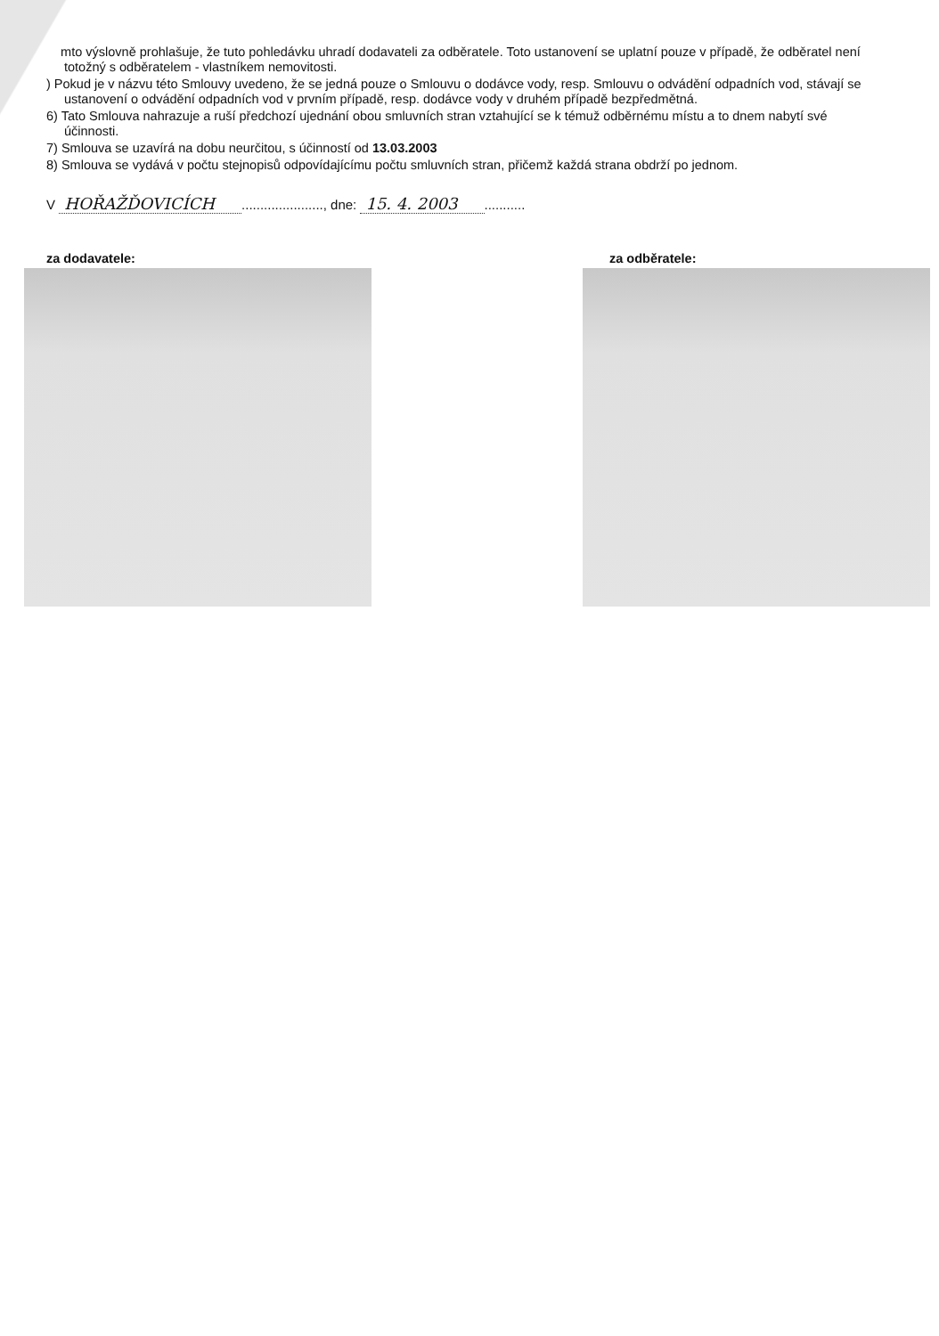mto výslovně prohlašuje, že tuto pohledávku uhradí dodavateli za odběratele. Toto ustanovení se uplatní pouze v případě, že odběratel není totožný s odběratelem - vlastníkem nemovitosti.
) Pokud je v názvu této Smlouvy uvedeno, že se jedná pouze o Smlouvu o dodávce vody, resp. Smlouvu o odvádění odpadních vod, stávají se ustanovení o odvádění odpadních vod v prvním případě, resp. dodávce vody v druhém případě bezpředmětná.
6) Tato Smlouva nahrazuje a ruší předchozí ujednání obou smluvních stran vztahující se k témuž odběrnému místu a to dnem nabytí své účinnosti.
7) Smlouva se uzavírá na dobu neurčitou, s účinností od 13.03.2003
8) Smlouva se vydává v počtu stejnopisů odpovídajícímu počtu smluvních stran, přičemž každá strana obdrží po jednom.
V HOŘAŽĎOVICÍCH......................, dne: 15. 4. 2003...........
za dodavatele: za odběratele: